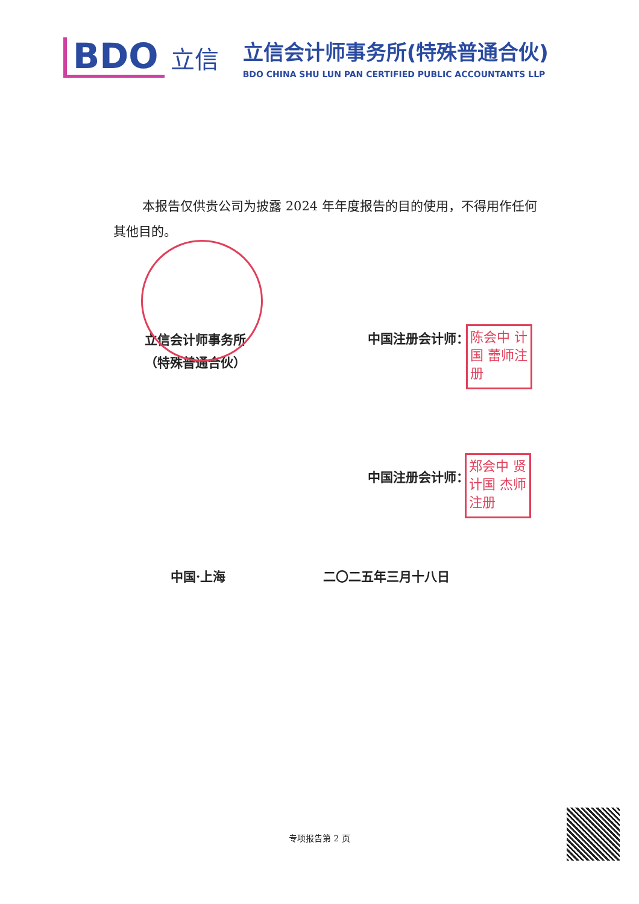BDO
立信
立信会计师事务所(特殊普通合伙)
BDO CHINA SHU LUN PAN CERTIFIED PUBLIC ACCOUNTANTS LLP
本报告仅供贵公司为披露 2024 年年度报告的目的使用，不得用作任何其他目的。
立信会计师事务所
（特殊普通合伙）
中国注册会计师：
中国注册会计师：
陈会中 计国 蕾师注册
郑会中 贤计国 杰师注册
中国·上海 二〇二五年三月十八日
专项报告第 2 页